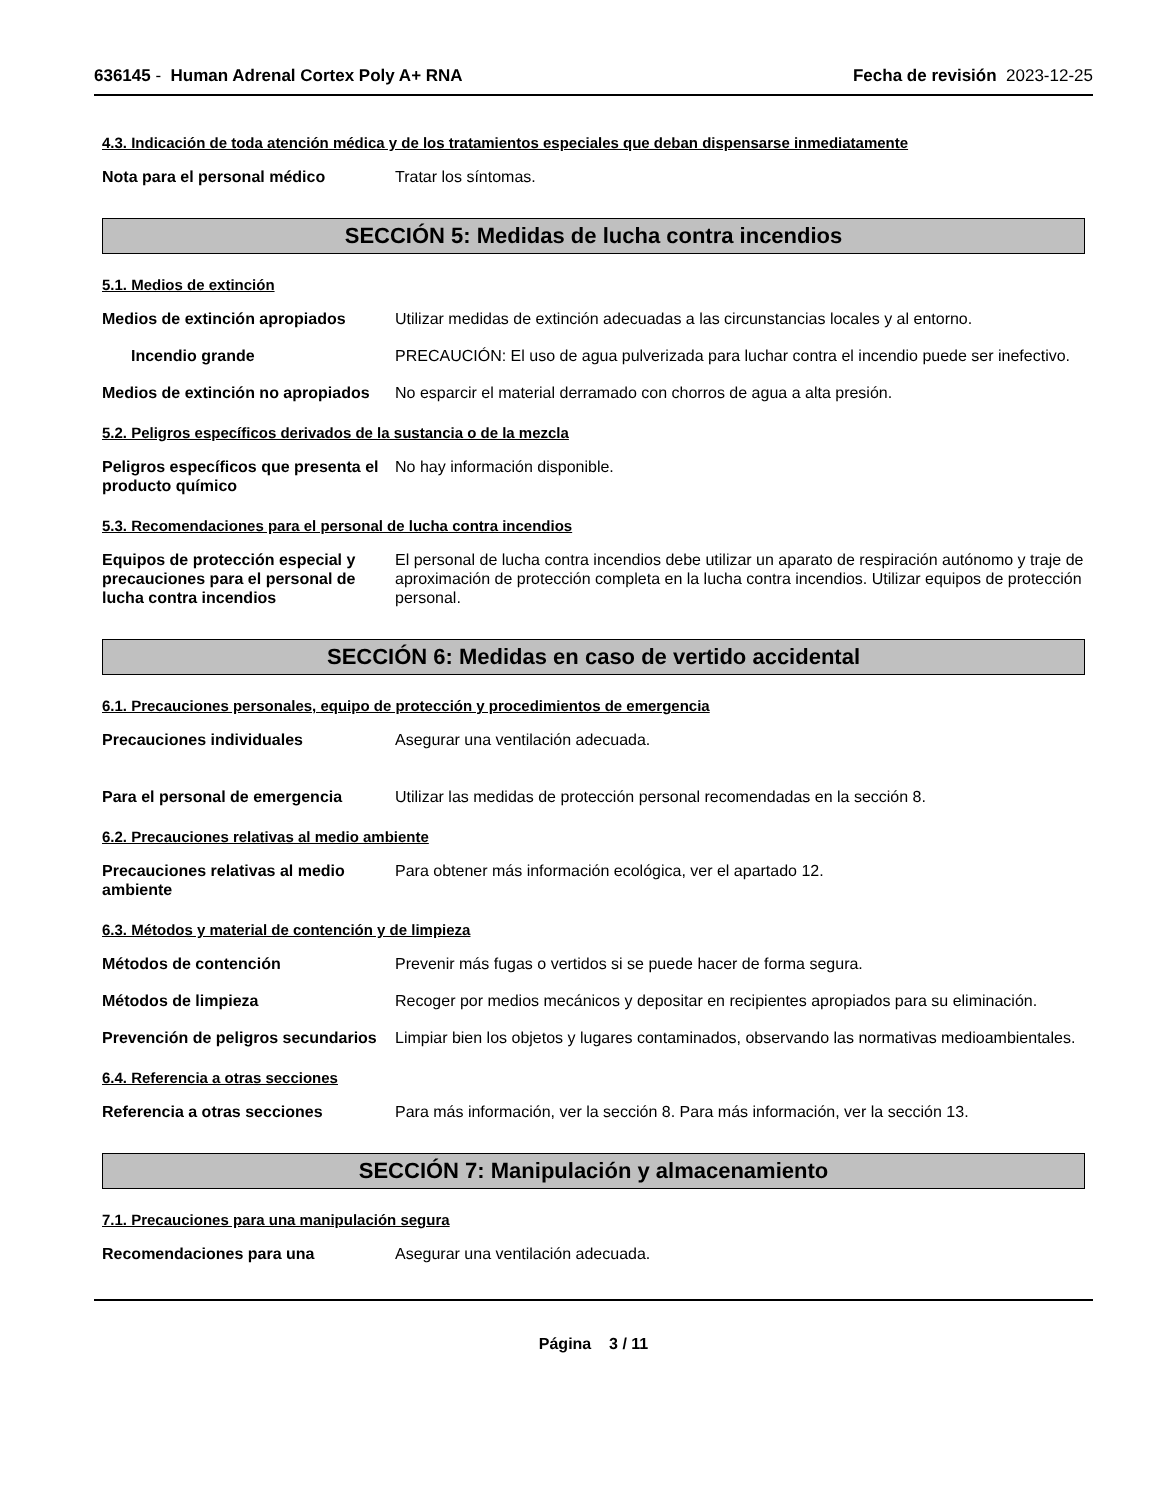636145 - Human Adrenal Cortex Poly A+ RNA
Fecha de revisión 2023-12-25
4.3. Indicación de toda atención médica y de los tratamientos especiales que deban dispensarse inmediatamente
Nota para el personal médico Tratar los síntomas.
SECCIÓN 5: Medidas de lucha contra incendios
5.1. Medios de extinción
Medios de extinción apropiados Utilizar medidas de extinción adecuadas a las circunstancias locales y al entorno.
Incendio grande PRECAUCIÓN: El uso de agua pulverizada para luchar contra el incendio puede ser inefectivo.
Medios de extinción no apropiados
No esparcir el material derramado con chorros de agua a alta presión.
5.2. Peligros específicos derivados de la sustancia o de la mezcla
Peligros específicos que presenta el producto químico
No hay información disponible.
5.3. Recomendaciones para el personal de lucha contra incendios
Equipos de protección especial y precauciones para el personal de lucha contra incendios
El personal de lucha contra incendios debe utilizar un aparato de respiración autónomo y traje de aproximación de protección completa en la lucha contra incendios. Utilizar equipos de protección personal.
SECCIÓN 6: Medidas en caso de vertido accidental
6.1. Precauciones personales, equipo de protección y procedimientos de emergencia
Precauciones individuales Asegurar una ventilación adecuada.
Para el personal de emergencia Utilizar las medidas de protección personal recomendadas en la sección 8.
6.2. Precauciones relativas al medio ambiente
Precauciones relativas al medio ambiente
Para obtener más información ecológica, ver el apartado 12.
6.3. Métodos y material de contención y de limpieza
Métodos de contención Prevenir más fugas o vertidos si se puede hacer de forma segura.
Métodos de limpieza Recoger por medios mecánicos y depositar en recipientes apropiados para su eliminación.
Prevención de peligros secundarios
Limpiar bien los objetos y lugares contaminados, observando las normativas medioambientales.
6.4. Referencia a otras secciones
Referencia a otras secciones Para más información, ver la sección 8. Para más información, ver la sección 13.
SECCIÓN 7: Manipulación y almacenamiento
7.1. Precauciones para una manipulación segura
Recomendaciones para una Asegurar una ventilación adecuada.
Página 3 / 11